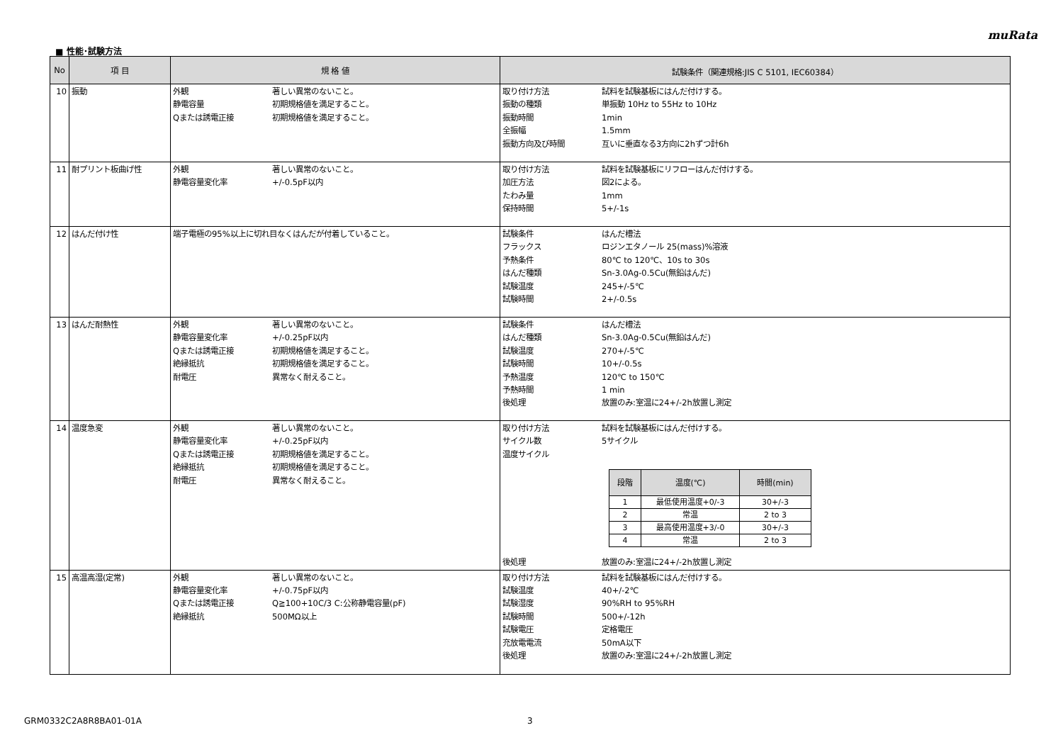muRata
■ 性能･試験方法
| No | 項 目 | 規 格 値 | 試験条件（関連規格:JIS C 5101, IEC60384） |
| --- | --- | --- | --- |
| 10 | 振動 | 外観 著しい異常のないこと。 静電容量 初期規格値を満足すること。 Qまたは誘電正接 初期規格値を満足すること。 | 取り付け方法 試料を試験基板にはんだ付けする。 振動の種類 単振動 10Hz to 55Hz to 10Hz 振動時間 1min 全振幅 1.5mm 振動方向及び時間 互いに垂直なる3方向に2hずつ計6h |
| 11 | 耐プリント板曲げ性 | 外観 著しい異常のないこと。 静電容量変化率 +/-0.5pF以内 | 取り付け方法 試料を試験基板にリフローはんだ付けする。 加圧方法 図2による。 たわみ量 1mm 保持時間 5+/-1s |
| 12 | はんだ付け性 | 端子電極の95%以上に切れ目なくはんだが付着していること。 | 試験条件 はんだ槽法 フラックス ロジンエタノール 25(mass)%溶液 予熱条件 80℃ to 120℃、10s to 30s はんだ種類 Sn-3.0Ag-0.5Cu(無鉛はんだ) 試験温度 245+/-5℃ 試験時間 2+/-0.5s |
| 13 | はんだ耐熱性 | 外観 著しい異常のないこと。 静電容量変化率 +/-0.25pF以内 Qまたは誘電正接 初期規格値を満足すること。 絶縁抵抗 初期規格値を満足すること。 耐電圧 異常なく耐えること。 | 試験条件 はんだ槽法 はんだ種類 Sn-3.0Ag-0.5Cu(無鉛はんだ) 試験温度 270+/-5℃ 試験時間 10+/-0.5s 予熱温度 120℃ to 150℃ 予熱時間 1 min 後処理 放置のみ:室温に24+/-2h放置し測定 |
| 14 | 温度急変 | 外観 著しい異常のないこと。 静電容量変化率 +/-0.25pF以内 Qまたは誘電正接 初期規格値を満足すること。 絶縁抵抗 初期規格値を満足すること。 耐電圧 異常なく耐えること。 | 取り付け方法 試料を試験基板にはんだ付けする。 サイクル数 5サイクル 温度サイクル / 段階 / 温度(℃) / 時間(min) / / --- / --- / --- / / 1 / 最低使用温度+0/-3 / 30+/-3 / / 2 / 常温 / 2 to 3 / / 3 / 最高使用温度+3/-0 / 30+/-3 / / 4 / 常温 / 2 to 3 / 後処理 放置のみ:室温に24+/-2h放置し測定 |
| 15 | 高温高湿(定常) | 外観 著しい異常のないこと。 静電容量変化率 +/-0.75pF以内 Qまたは誘電正接 Q≧100+10C/3 C:公称静電容量(pF) 絶縁抵抗 500MΩ以上 | 取り付け方法 試料を試験基板にはんだ付けする。 試験温度 40+/-2℃ 試験湿度 90%RH to 95%RH 試験時間 500+/-12h 試験電圧 定格電圧 充放電電流 50mA以下 後処理 放置のみ:室温に24+/-2h放置し測定 |
GRM0332C2A8R8BA01-01A 3